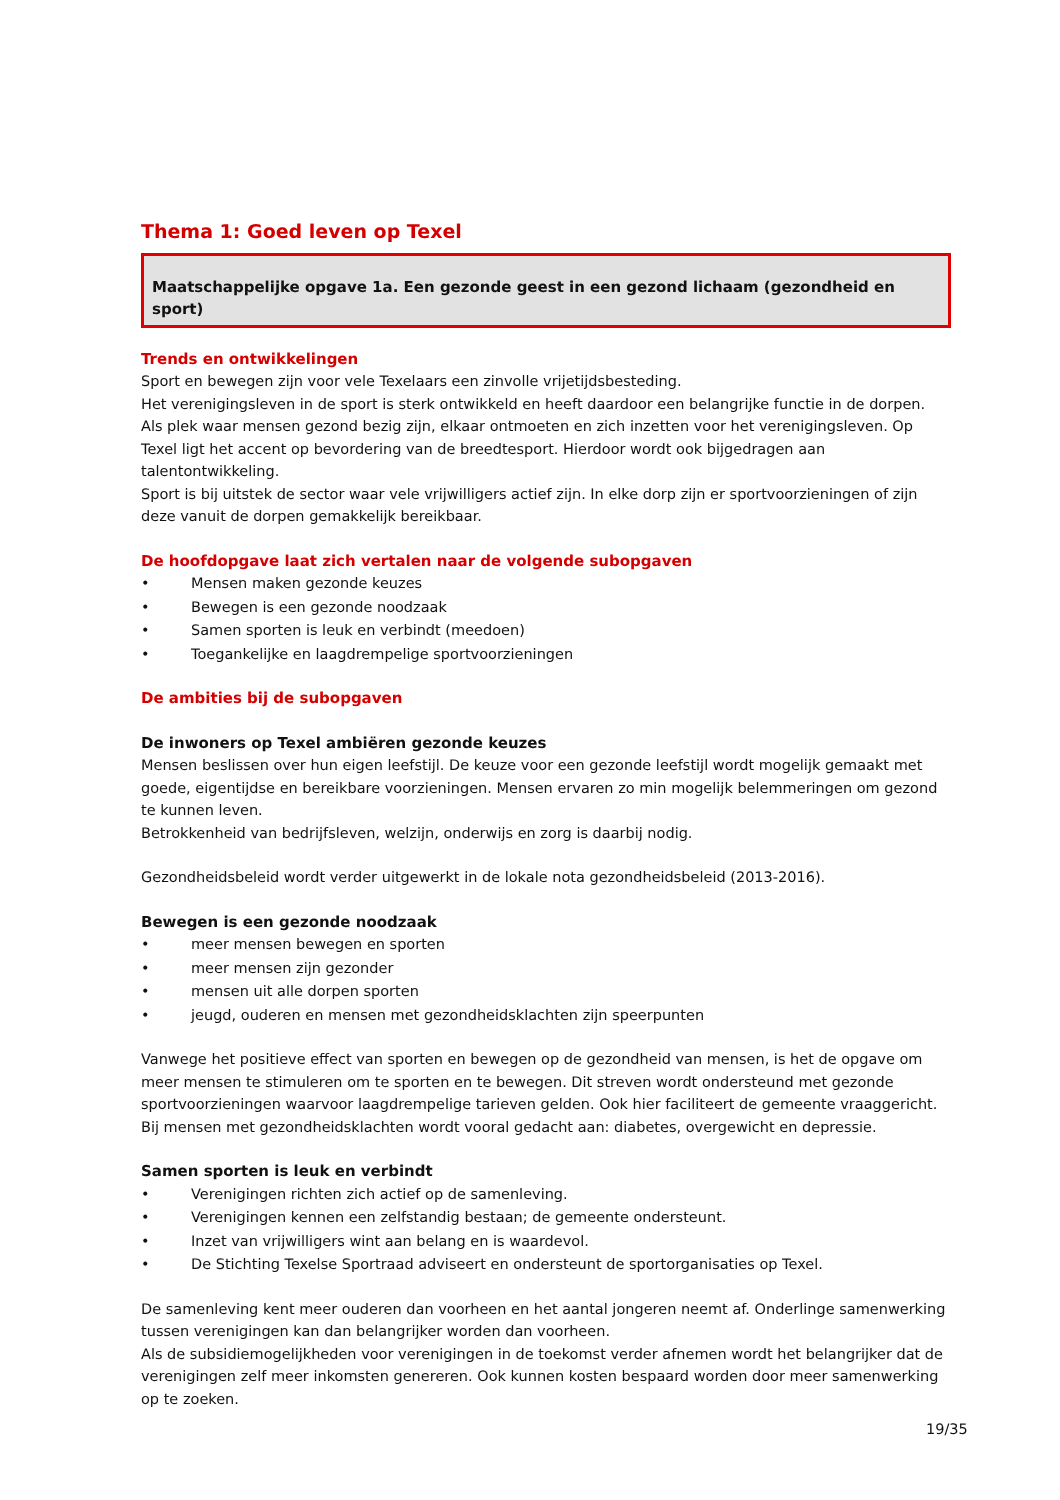Thema 1: Goed leven op Texel
Maatschappelijke opgave 1a. Een gezonde geest in een gezond lichaam (gezondheid en sport)
Trends en ontwikkelingen
Sport en bewegen zijn voor vele Texelaars een zinvolle vrijetijdsbesteding.
Het verenigingsleven in de sport is sterk ontwikkeld en heeft daardoor een belangrijke functie in de dorpen. Als plek waar mensen gezond bezig zijn, elkaar ontmoeten en zich inzetten voor het verenigingsleven. Op Texel ligt het accent op bevordering van de breedtesport. Hierdoor wordt ook bijgedragen aan talentontwikkeling.
Sport is bij uitstek de sector waar vele vrijwilligers actief zijn. In elke dorp zijn er sportvoorzieningen of zijn deze vanuit de dorpen gemakkelijk bereikbaar.
De hoofdopgave laat zich vertalen naar de volgende subopgaven
• Mensen maken gezonde keuzes
• Bewegen is een gezonde noodzaak
• Samen sporten is leuk en verbindt (meedoen)
• Toegankelijke en laagdrempelige sportvoorzieningen
De ambities bij de subopgaven
De inwoners op Texel ambiëren gezonde keuzes
Mensen beslissen over hun eigen leefstijl. De keuze voor een gezonde leefstijl wordt mogelijk gemaakt met goede, eigentijdse en bereikbare voorzieningen. Mensen ervaren zo min mogelijk belemmeringen om gezond te kunnen leven.
Betrokkenheid van bedrijfsleven, welzijn, onderwijs en zorg is daarbij nodig.
Gezondheidsbeleid wordt verder uitgewerkt in de lokale nota gezondheidsbeleid (2013-2016).
Bewegen is een gezonde noodzaak
• meer mensen bewegen en sporten
• meer mensen zijn gezonder
• mensen uit alle dorpen sporten
• jeugd, ouderen en mensen met gezondheidsklachten zijn speerpunten
Vanwege het positieve effect van sporten en bewegen op de gezondheid van mensen, is het de opgave om meer mensen te stimuleren om te sporten en te bewegen. Dit streven wordt ondersteund met gezonde sportvoorzieningen waarvoor laagdrempelige tarieven gelden. Ook hier faciliteert de gemeente vraaggericht. Bij mensen met gezondheidsklachten wordt vooral gedacht aan: diabetes, overgewicht en depressie.
Samen sporten is leuk en verbindt
• Verenigingen richten zich actief op de samenleving.
• Verenigingen kennen een zelfstandig bestaan; de gemeente ondersteunt.
• Inzet van vrijwilligers wint aan belang en is waardevol.
• De Stichting Texelse Sportraad adviseert en ondersteunt de sportorganisaties op Texel.
De samenleving kent meer ouderen dan voorheen en het aantal jongeren neemt af. Onderlinge samenwerking tussen verenigingen kan dan belangrijker worden dan voorheen.
Als de subsidiemogelijkheden voor verenigingen in de toekomst verder afnemen wordt het belangrijker dat de verenigingen zelf meer inkomsten genereren. Ook kunnen kosten bespaard worden door meer samenwerking op te zoeken.
19/35